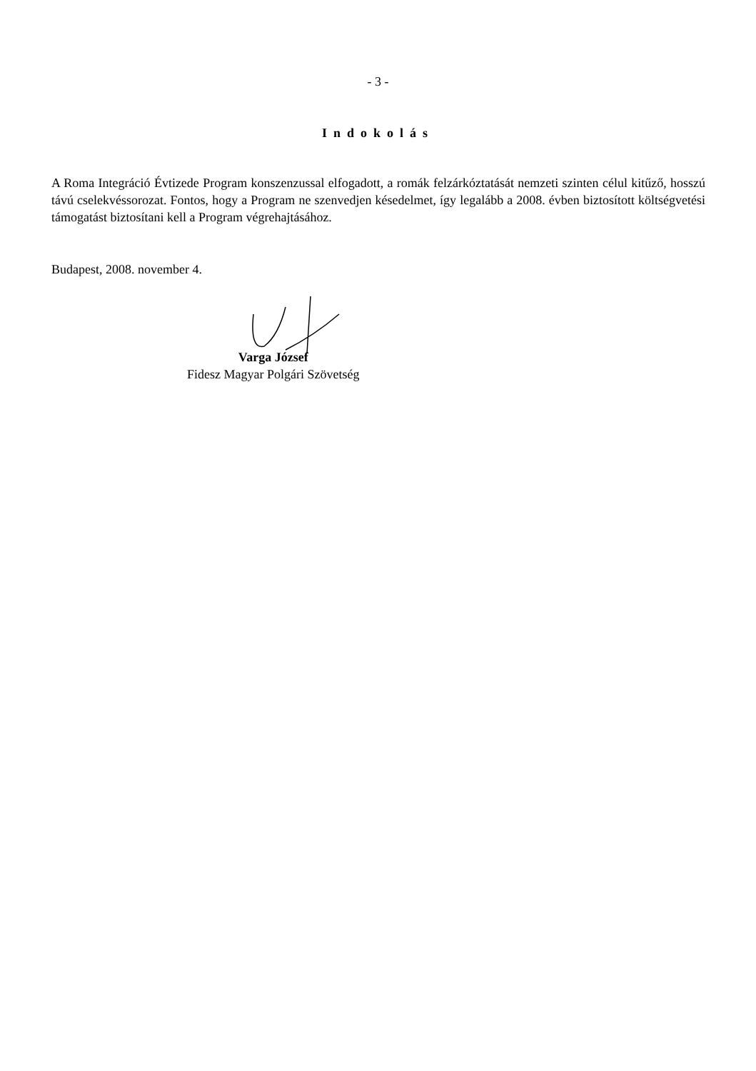- 3 -
Indokolás
A Roma Integráció Évtizede Program konszenzussal elfogadott, a romák felzárkóztatását nemzeti szinten célul kitűző, hosszú távú cselekvéssorozat. Fontos, hogy a Program ne szenvedjen késedelmet, így legalább a 2008. évben biztosított költségvetési támogatást biztosítani kell a Program végrehajtásához.
Budapest, 2008. november 4.
Varga József
Fidesz Magyar Polgári Szövetség